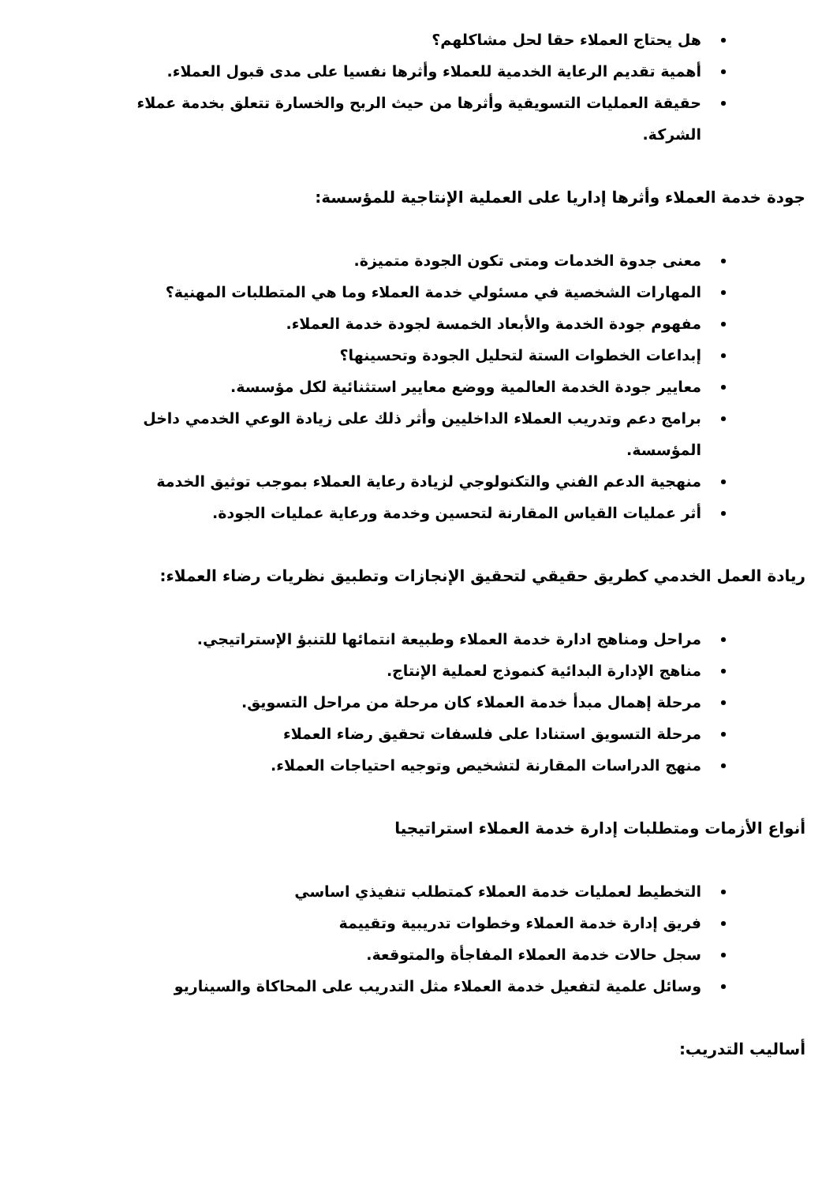هل يحتاج العملاء حقا لحل مشاكلهم؟
أهمية تقديم الرعاية الخدمية للعملاء وأثرها نفسيا على مدى قبول العملاء.
حقيقة العمليات التسويقية وأثرها من حيث الربح والخسارة تتعلق بخدمة عملاء الشركة.
جودة خدمة العملاء وأثرها إداريا على العملية الإنتاجية للمؤسسة:
معنى جدوة الخدمات ومتى تكون الجودة متميزة.
المهارات الشخصية في مسئولي خدمة العملاء وما هي المتطلبات المهنية؟
مفهوم جودة الخدمة والأبعاد الخمسة لجودة خدمة العملاء.
إبداعات الخطوات الستة لتحليل الجودة وتحسينها؟
معايير جودة الخدمة العالمية ووضع معايير استثنائية لكل مؤسسة.
برامج دعم وتدريب العملاء الداخليين وأثر ذلك على زيادة الوعي الخدمي داخل المؤسسة.
منهجية الدعم الفني والتكنولوجي لزيادة رعاية العملاء بموجب توثيق الخدمة
أثر عمليات القياس المقارنة لتحسين وخدمة ورعاية عمليات الجودة.
ريادة العمل الخدمي كطريق حقيقي لتحقيق الإنجازات وتطبيق نظريات رضاء العملاء:
مراحل ومناهج ادارة خدمة العملاء وطبيعة انتمائها للتنبؤ الإستراتيجي.
مناهج الإدارة البدائية كنموذج لعملية الإنتاج.
مرحلة إهمال مبدأ خدمة العملاء كان مرحلة من مراحل التسويق.
مرحلة التسويق استنادا على فلسفات تحقيق رضاء العملاء
منهج الدراسات المقارنة لتشخيص وتوجيه احتياجات العملاء.
أنواع الأزمات ومتطلبات إدارة خدمة العملاء استراتيجيا
التخطيط لعمليات خدمة العملاء كمتطلب تنفيذي اساسي
فريق إدارة خدمة العملاء وخطوات تدريبية وتقييمة
سجل حالات خدمة العملاء المفاجأة والمتوقعة.
وسائل علمية لتفعيل خدمة العملاء مثل التدريب على المحاكاة والسيناريو
أساليب التدريب: